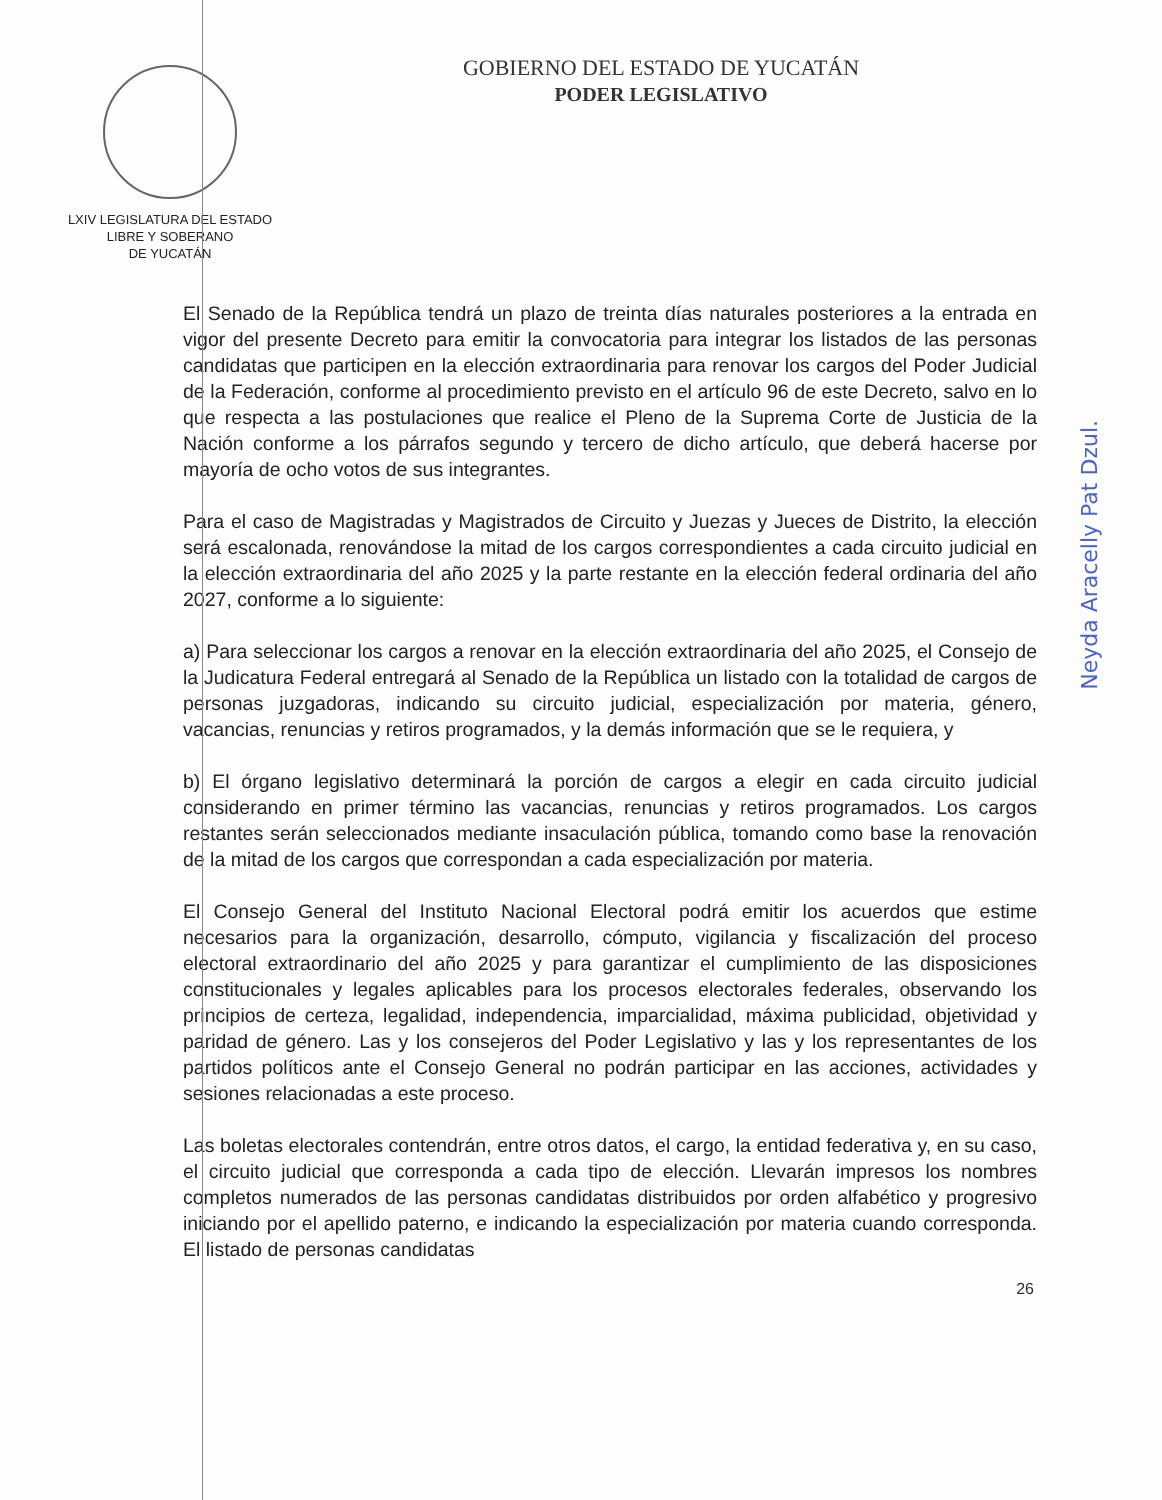LXIV LEGISLATURA DEL ESTADO
LIBRE Y SOBERANO
DE YUCATÁN
GOBIERNO DEL ESTADO DE YUCATÁN
PODER LEGISLATIVO
El Senado de la República tendrá un plazo de treinta días naturales posteriores a la entrada en vigor del presente Decreto para emitir la convocatoria para integrar los listados de las personas candidatas que participen en la elección extraordinaria para renovar los cargos del Poder Judicial de la Federación, conforme al procedimiento previsto en el artículo 96 de este Decreto, salvo en lo que respecta a las postulaciones que realice el Pleno de la Suprema Corte de Justicia de la Nación conforme a los párrafos segundo y tercero de dicho artículo, que deberá hacerse por mayoría de ocho votos de sus integrantes.
Para el caso de Magistradas y Magistrados de Circuito y Juezas y Jueces de Distrito, la elección será escalonada, renovándose la mitad de los cargos correspondientes a cada circuito judicial en la elección extraordinaria del año 2025 y la parte restante en la elección federal ordinaria del año 2027, conforme a lo siguiente:
a) Para seleccionar los cargos a renovar en la elección extraordinaria del año 2025, el Consejo de la Judicatura Federal entregará al Senado de la República un listado con la totalidad de cargos de personas juzgadoras, indicando su circuito judicial, especialización por materia, género, vacancias, renuncias y retiros programados, y la demás información que se le requiera, y
b) El órgano legislativo determinará la porción de cargos a elegir en cada circuito judicial considerando en primer término las vacancias, renuncias y retiros programados. Los cargos restantes serán seleccionados mediante insaculación pública, tomando como base la renovación de la mitad de los cargos que correspondan a cada especialización por materia.
El Consejo General del Instituto Nacional Electoral podrá emitir los acuerdos que estime necesarios para la organización, desarrollo, cómputo, vigilancia y fiscalización del proceso electoral extraordinario del año 2025 y para garantizar el cumplimiento de las disposiciones constitucionales y legales aplicables para los procesos electorales federales, observando los principios de certeza, legalidad, independencia, imparcialidad, máxima publicidad, objetividad y paridad de género. Las y los consejeros del Poder Legislativo y las y los representantes de los partidos políticos ante el Consejo General no podrán participar en las acciones, actividades y sesiones relacionadas a este proceso.
Las boletas electorales contendrán, entre otros datos, el cargo, la entidad federativa y, en su caso, el circuito judicial que corresponda a cada tipo de elección. Llevarán impresos los nombres completos numerados de las personas candidatas distribuidos por orden alfabético y progresivo iniciando por el apellido paterno, e indicando la especialización por materia cuando corresponda. El listado de personas candidatas
26
Neyda Aracelly Pat Dzul.